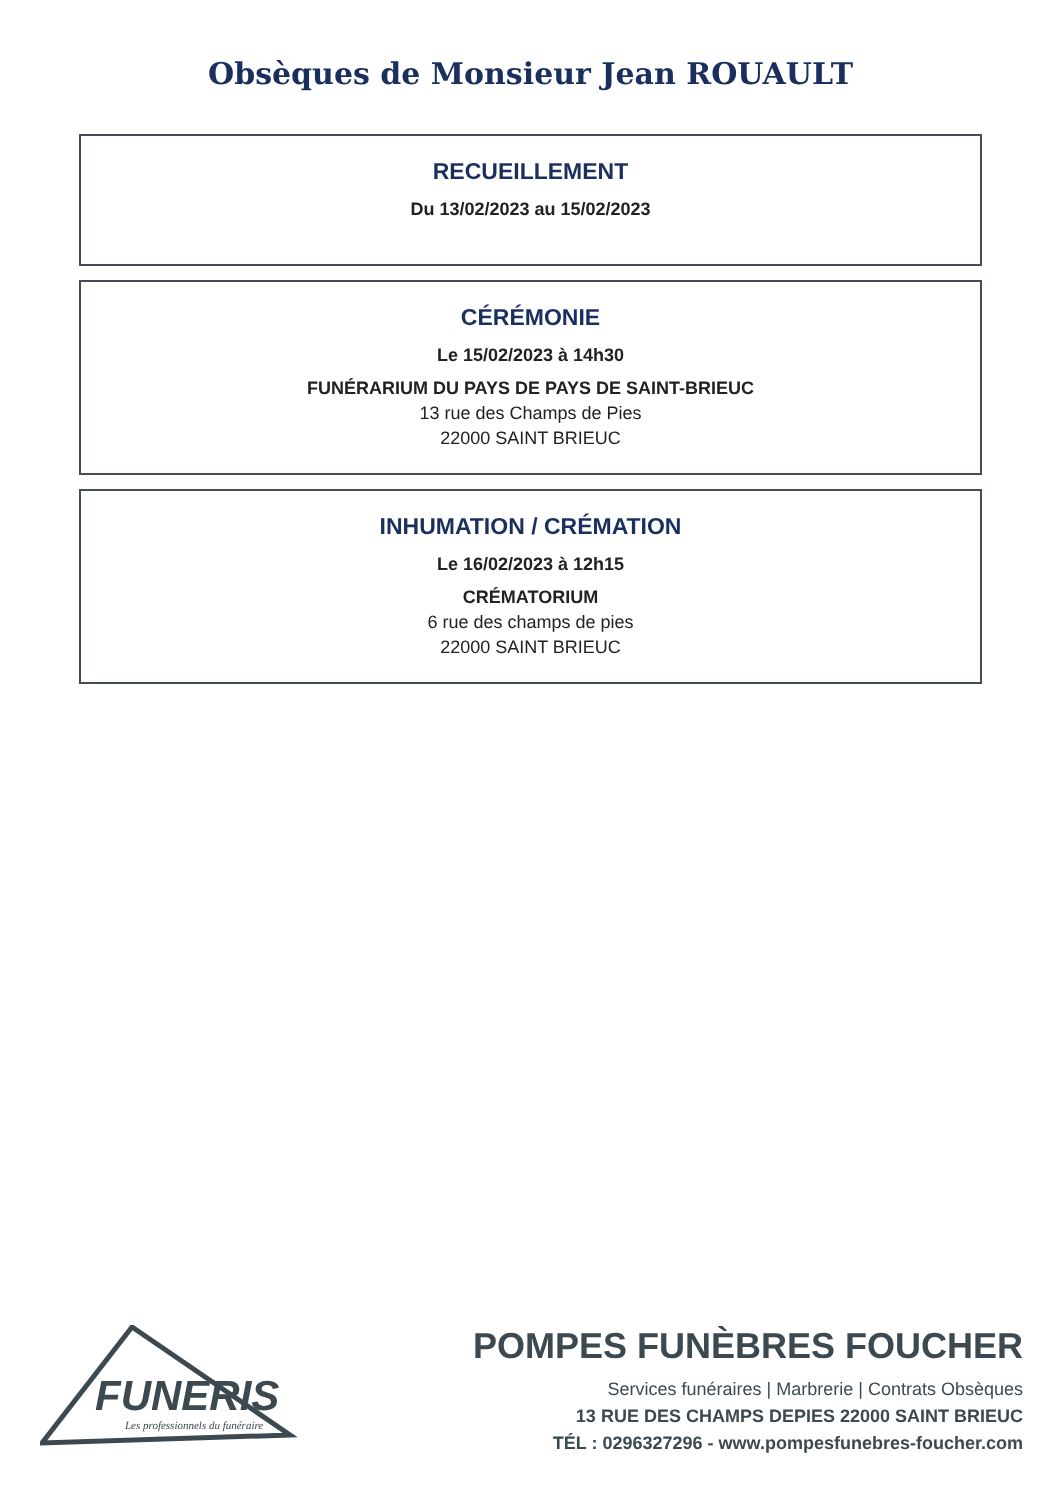Obsèques de Monsieur Jean ROUAULT
RECUEILLEMENT
Du 13/02/2023 au 15/02/2023
CÉRÉMONIE
Le 15/02/2023 à 14h30
FUNÉRARIUM DU PAYS DE PAYS DE SAINT-BRIEUC
13 rue des Champs de Pies
22000 SAINT BRIEUC
INHUMATION / CRÉMATION
Le 16/02/2023 à 12h15
CRÉMATORIUM
6 rue des champs de pies
22000 SAINT BRIEUC
FUNERIS
Les professionnels du funéraire
POMPES FUNÈBRES FOUCHER
Services funéraires | Marbrerie | Contrats Obsèques
13 RUE DES CHAMPS DEPIES 22000 SAINT BRIEUC
TÉL : 0296327296 - www.pompesfunebres-foucher.com